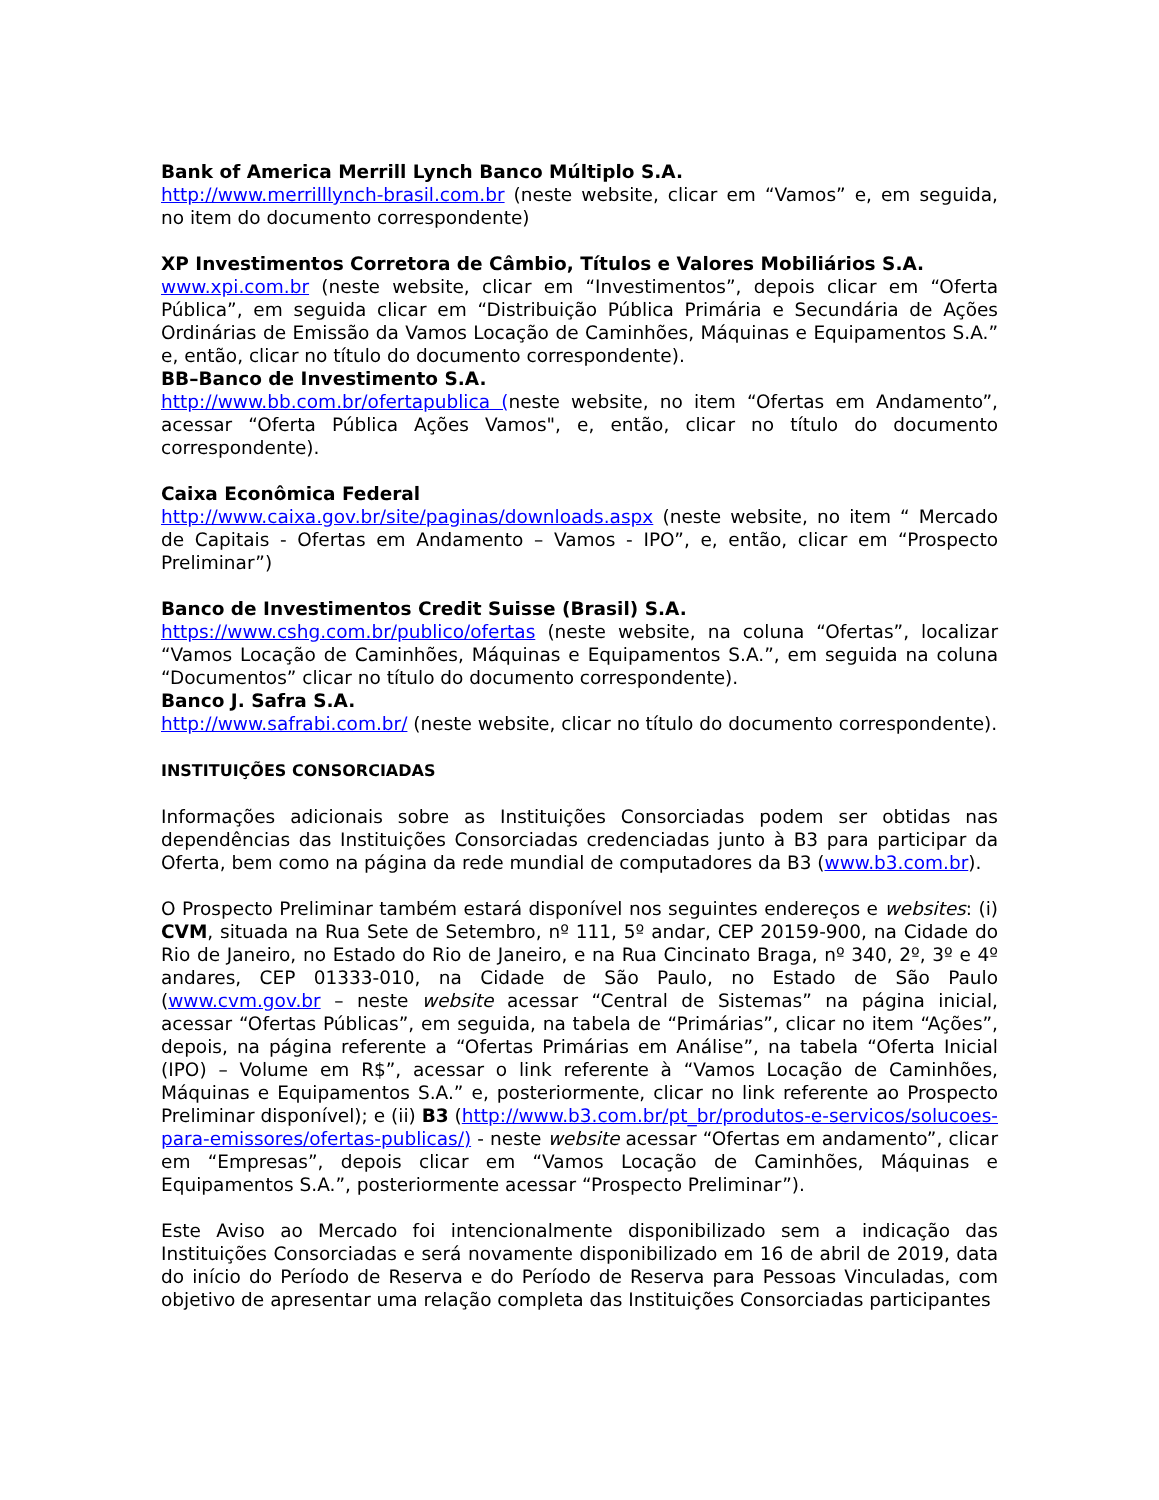Bank of America Merrill Lynch Banco Múltiplo S.A.
http://www.merrilllynch-brasil.com.br (neste website, clicar em “Vamos” e, em seguida, no item do documento correspondente)
XP Investimentos Corretora de Câmbio, Títulos e Valores Mobiliários S.A.
www.xpi.com.br (neste website, clicar em “Investimentos”, depois clicar em “Oferta Pública”, em seguida clicar em “Distribuição Pública Primária e Secundária de Ações Ordinárias de Emissão da Vamos Locação de Caminhões, Máquinas e Equipamentos S.A.” e, então, clicar no título do documento correspondente).
BB–Banco de Investimento S.A.
http://www.bb.com.br/ofertapublica (neste website, no item “Ofertas em Andamento”, acessar “Oferta Pública Ações Vamos", e, então, clicar no título do documento correspondente).
Caixa Econômica Federal
http://www.caixa.gov.br/site/paginas/downloads.aspx (neste website, no item “ Mercado de Capitais - Ofertas em Andamento – Vamos - IPO”, e, então, clicar em “Prospecto Preliminar”)
Banco de Investimentos Credit Suisse (Brasil) S.A.
https://www.cshg.com.br/publico/ofertas (neste website, na coluna “Ofertas”, localizar “Vamos Locação de Caminhões, Máquinas e Equipamentos S.A.”, em seguida na coluna “Documentos” clicar no título do documento correspondente).
Banco J. Safra S.A.
http://www.safrabi.com.br/ (neste website, clicar no título do documento correspondente).
INSTITUIÇÕES CONSORCIADAS
Informações adicionais sobre as Instituições Consorciadas podem ser obtidas nas dependências das Instituições Consorciadas credenciadas junto à B3 para participar da Oferta, bem como na página da rede mundial de computadores da B3 (www.b3.com.br).
O Prospecto Preliminar também estará disponível nos seguintes endereços e websites: (i) CVM, situada na Rua Sete de Setembro, nº 111, 5º andar, CEP 20159-900, na Cidade do Rio de Janeiro, no Estado do Rio de Janeiro, e na Rua Cincinato Braga, nº 340, 2º, 3º e 4º andares, CEP 01333-010, na Cidade de São Paulo, no Estado de São Paulo (www.cvm.gov.br – neste website acessar “Central de Sistemas” na página inicial, acessar “Ofertas Públicas”, em seguida, na tabela de “Primárias”, clicar no item “Ações”, depois, na página referente a “Ofertas Primárias em Análise”, na tabela “Oferta Inicial (IPO) – Volume em R$”, acessar o link referente à “Vamos Locação de Caminhões, Máquinas e Equipamentos S.A.” e, posteriormente, clicar no link referente ao Prospecto Preliminar disponível); e (ii) B3 (http://www.b3.com.br/pt_br/produtos-e-servicos/solucoes-para-emissores/ofertas-publicas/) - neste website acessar “Ofertas em andamento”, clicar em “Empresas”, depois clicar em “Vamos Locação de Caminhões, Máquinas e Equipamentos S.A.”, posteriormente acessar “Prospecto Preliminar”).
Este Aviso ao Mercado foi intencionalmente disponibilizado sem a indicação das Instituições Consorciadas e será novamente disponibilizado em 16 de abril de 2019, data do início do Período de Reserva e do Período de Reserva para Pessoas Vinculadas, com objetivo de apresentar uma relação completa das Instituições Consorciadas participantes